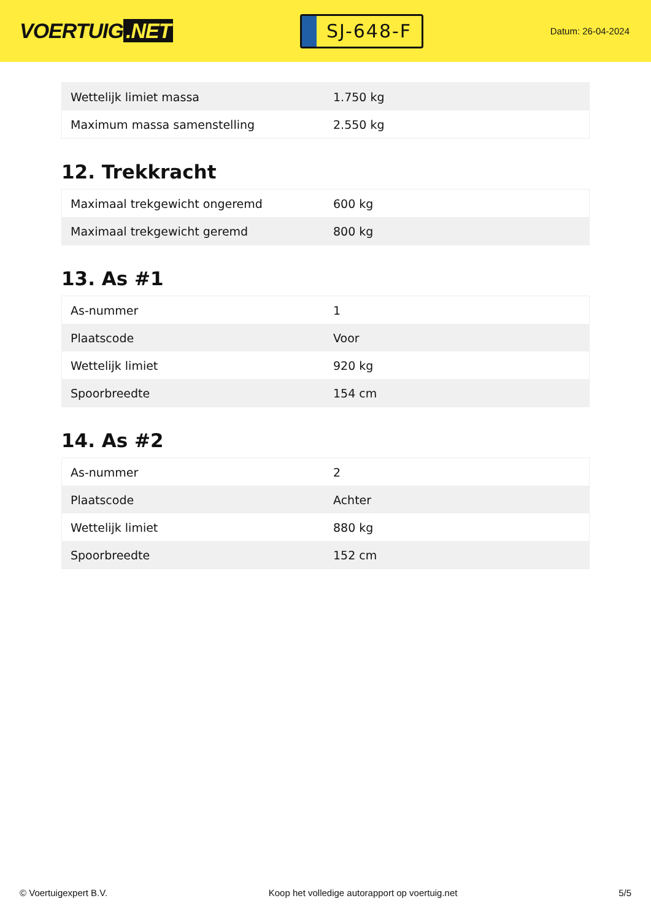VOERTUIG.NET
SJ-648-F
Datum: 26-04-2024
| Wettelijk limiet massa | 1.750 kg |
| Maximum massa samenstelling | 2.550 kg |
12. Trekkracht
| Maximaal trekgewicht ongeremd | 600 kg |
| Maximaal trekgewicht geremd | 800 kg |
13. As #1
| As-nummer | 1 |
| Plaatscode | Voor |
| Wettelijk limiet | 920 kg |
| Spoorbreedte | 154 cm |
14. As #2
| As-nummer | 2 |
| Plaatscode | Achter |
| Wettelijk limiet | 880 kg |
| Spoorbreedte | 152 cm |
© Voertuigexpert B.V. Koop het volledige autorapport op voertuig.net 5/5